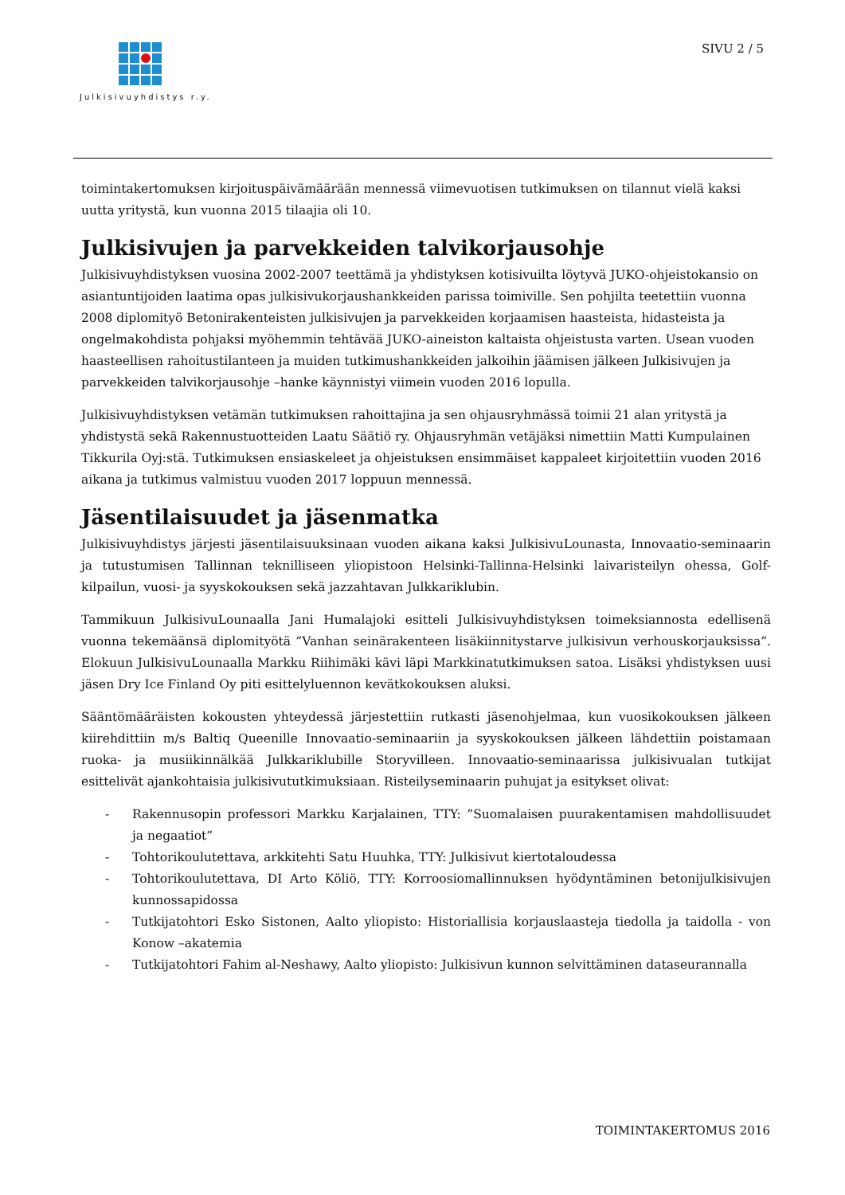Julkisivuyhdistys r.y. SIVU 2 / 5
toimintakertomuksen kirjoituspäivämäärään mennessä viimevuotisen tutkimuksen on tilannut vielä kaksi uutta yritystä, kun vuonna 2015 tilaajia oli 10.
Julkisivujen ja parvekkeiden talvikorjausohje
Julkisivuyhdistyksen vuosina 2002-2007 teettämä ja yhdistyksen kotisivuilta löytyvä JUKO-ohjeistokansio on asiantuntijoiden laatima opas julkisivukorjaushankkeiden parissa toimiville. Sen pohjilta teetettiin vuonna 2008 diplomityö Betonirakenteisten julkisivujen ja parvekkeiden korjaamisen haasteista, hidasteista ja ongelmakohdista pohjaksi myöhemmin tehtävää JUKO-aineiston kaltaista ohjeistusta varten. Usean vuoden haasteellisen rahoitustilanteen ja muiden tutkimushankkeiden jalkoihin jäämisen jälkeen Julkisivujen ja parvekkeiden talvikorjausohje –hanke käynnistyi viimein vuoden 2016 lopulla.
Julkisivuyhdistyksen vetämän tutkimuksen rahoittajina ja sen ohjausryhmässä toimii 21 alan yritystä ja yhdistystä sekä Rakennustuotteiden Laatu Säätiö ry. Ohjausryhmän vetäjäksi nimettiin Matti Kumpulainen Tikkurila Oyj:stä. Tutkimuksen ensiaskeleet ja ohjeistuksen ensimmäiset kappaleet kirjoitettiin vuoden 2016 aikana ja tutkimus valmistuu vuoden 2017 loppuun mennessä.
Jäsentilaisuudet ja jäsenmatka
Julkisivuyhdistys järjesti jäsentilaisuuksinaan vuoden aikana kaksi JulkisivuLounasta, Innovaatio-seminaarin ja tutustumisen Tallinnan teknilliseen yliopistoon Helsinki-Tallinna-Helsinki laivaristeilyn ohessa, Golf-kilpailun, vuosi- ja syyskokouksen sekä jazzahtavan Julkkariklubin.
Tammikuun JulkisivuLounaalla Jani Humalajoki esitteli Julkisivuyhdistyksen toimeksiannosta edellisenä vuonna tekemäänsä diplomityötä ”Vanhan seinärakenteen lisäkiinnitystarve julkisivun verhouskorjauksissa”. Elokuun JulkisivuLounaalla Markku Riihimäki kävi läpi Markkinatutkimuksen satoa. Lisäksi yhdistyksen uusi jäsen Dry Ice Finland Oy piti esittelyluennon kevätkokouksen aluksi.
Sääntömääräisten kokousten yhteydessä järjestettiin rutkasti jäsenohjelmaa, kun vuosikokouksen jälkeen kiirehdittiin m/s Baltiq Queenille Innovaatio-seminaariin ja syyskokouksen jälkeen lähdettiin poistamaan ruoka- ja musiikinnälkää Julkkariklubille Storyvilleen. Innovaatio-seminaarissa julkisivualan tutkijat esittelivät ajankohtaisia julkisivututkimuksiaan. Risteilyseminaarin puhujat ja esitykset olivat:
- Rakennusopin professori Markku Karjalainen, TTY: ”Suomalaisen puurakentamisen mahdollisuudet ja negaatiot”
- Tohtorikoulutettava, arkkitehti Satu Huuhka, TTY: Julkisivut kiertotaloudessa
- Tohtorikoulutettava, DI Arto Köliö, TTY: Korroosiomallinnuksen hyödyntäminen betonijulkisivujen kunnossapidossa
- Tutkijatohtori Esko Sistonen, Aalto yliopisto: Historiallisia korjauslaasteja tiedolla ja taidolla - von Konow –akatemia
- Tutkijatohtori Fahim al-Neshawy, Aalto yliopisto: Julkisivun kunnon selvittäminen dataseurannalla
TOIMINTAKERTOMUS 2016